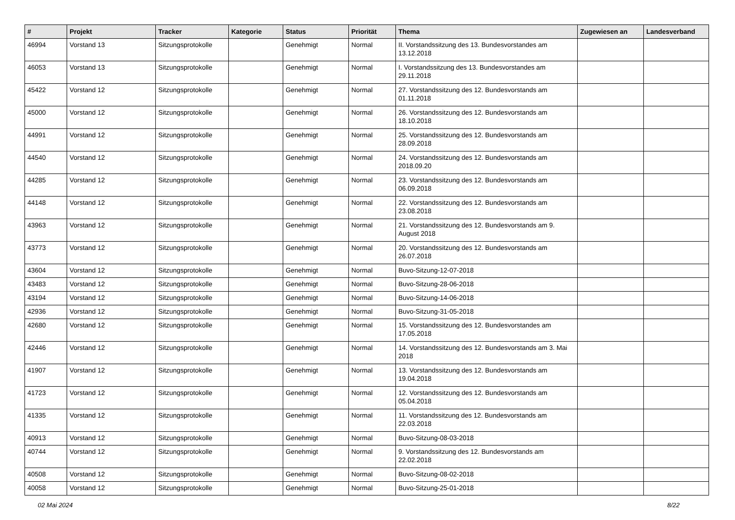| # | Projekt | Tracker | Kategorie | Status | Priorität | Thema | Zugewiesen an | Landesverband |
| --- | --- | --- | --- | --- | --- | --- | --- | --- |
| 46994 | Vorstand 13 | Sitzungsprotokolle | | Genehmigt | Normal | II. Vorstandssitzung des 13. Bundesvorstandes am 13.12.2018 | | |
| 46053 | Vorstand 13 | Sitzungsprotokolle | | Genehmigt | Normal | I. Vorstandssitzung des 13. Bundesvorstandes am 29.11.2018 | | |
| 45422 | Vorstand 12 | Sitzungsprotokolle | | Genehmigt | Normal | 27. Vorstandssitzung des 12. Bundesvorstands am 01.11.2018 | | |
| 45000 | Vorstand 12 | Sitzungsprotokolle | | Genehmigt | Normal | 26. Vorstandssitzung des 12. Bundesvorstands am 18.10.2018 | | |
| 44991 | Vorstand 12 | Sitzungsprotokolle | | Genehmigt | Normal | 25. Vorstandssitzung des 12. Bundesvorstands am 28.09.2018 | | |
| 44540 | Vorstand 12 | Sitzungsprotokolle | | Genehmigt | Normal | 24. Vorstandssitzung des 12. Bundesvorstands am 2018.09.20 | | |
| 44285 | Vorstand 12 | Sitzungsprotokolle | | Genehmigt | Normal | 23. Vorstandssitzung des 12. Bundesvorstands am 06.09.2018 | | |
| 44148 | Vorstand 12 | Sitzungsprotokolle | | Genehmigt | Normal | 22. Vorstandssitzung des 12. Bundesvorstands am 23.08.2018 | | |
| 43963 | Vorstand 12 | Sitzungsprotokolle | | Genehmigt | Normal | 21. Vorstandssitzung des 12. Bundesvorstands am 9. August 2018 | | |
| 43773 | Vorstand 12 | Sitzungsprotokolle | | Genehmigt | Normal | 20. Vorstandssitzung des 12. Bundesvorstands am 26.07.2018 | | |
| 43604 | Vorstand 12 | Sitzungsprotokolle | | Genehmigt | Normal | Buvo-Sitzung-12-07-2018 | | |
| 43483 | Vorstand 12 | Sitzungsprotokolle | | Genehmigt | Normal | Buvo-Sitzung-28-06-2018 | | |
| 43194 | Vorstand 12 | Sitzungsprotokolle | | Genehmigt | Normal | Buvo-Sitzung-14-06-2018 | | |
| 42936 | Vorstand 12 | Sitzungsprotokolle | | Genehmigt | Normal | Buvo-Sitzung-31-05-2018 | | |
| 42680 | Vorstand 12 | Sitzungsprotokolle | | Genehmigt | Normal | 15. Vorstandssitzung des 12. Bundesvorstandes am 17.05.2018 | | |
| 42446 | Vorstand 12 | Sitzungsprotokolle | | Genehmigt | Normal | 14. Vorstandssitzung des 12. Bundesvorstands am 3. Mai 2018 | | |
| 41907 | Vorstand 12 | Sitzungsprotokolle | | Genehmigt | Normal | 13. Vorstandssitzung des 12. Bundesvorstands am 19.04.2018 | | |
| 41723 | Vorstand 12 | Sitzungsprotokolle | | Genehmigt | Normal | 12. Vorstandssitzung des 12. Bundesvorstands am 05.04.2018 | | |
| 41335 | Vorstand 12 | Sitzungsprotokolle | | Genehmigt | Normal | 11. Vorstandssitzung des 12. Bundesvorstands am 22.03.2018 | | |
| 40913 | Vorstand 12 | Sitzungsprotokolle | | Genehmigt | Normal | Buvo-Sitzung-08-03-2018 | | |
| 40744 | Vorstand 12 | Sitzungsprotokolle | | Genehmigt | Normal | 9. Vorstandssitzung des 12. Bundesvorstands am 22.02.2018 | | |
| 40508 | Vorstand 12 | Sitzungsprotokolle | | Genehmigt | Normal | Buvo-Sitzung-08-02-2018 | | |
| 40058 | Vorstand 12 | Sitzungsprotokolle | | Genehmigt | Normal | Buvo-Sitzung-25-01-2018 | | |
02 Mai 2024 8/22